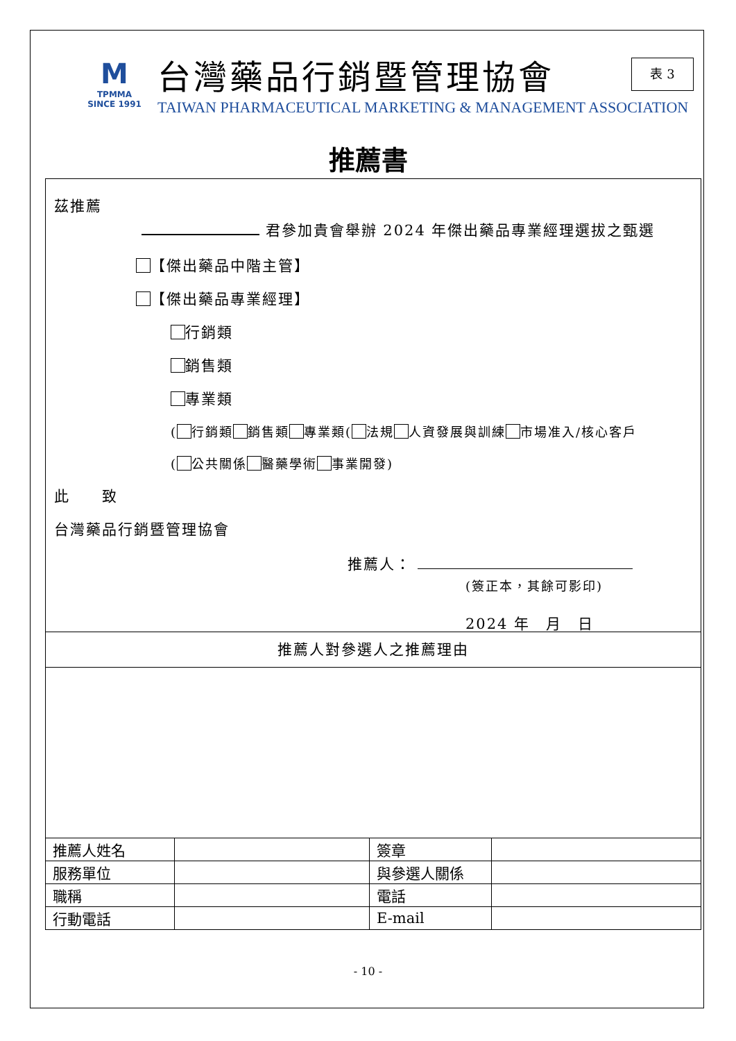M
TPMMA
SINCE 1991
台灣藥品行銷暨管理協會
TAIWAN PHARMACEUTICAL MARKETING & MANAGEMENT ASSOCIATION
表 3
推薦書
茲推薦
君參加貴會舉辦 2024 年傑出藥品專業經理選拔之甄選
【傑出藥品中階主管】
【傑出藥品專業經理】
行銷類
銷售類
專業類
( 行銷類 銷售類 專業類( 法規 人資發展與訓練 市場准入/核心客戶
( 公共關係 醫藥學術 事業開發)
此　　致
台灣藥品行銷暨管理協會
推薦人：
(簽正本，其餘可影印)
2024 年　月　日
推薦人對參選人之推薦理由
| 推薦人姓名 | | 簽章 | |
| 服務單位 | | 與參選人關係 | |
| 職稱 | | 電話 | |
| 行動電話 | | E-mail | |
- 10 -